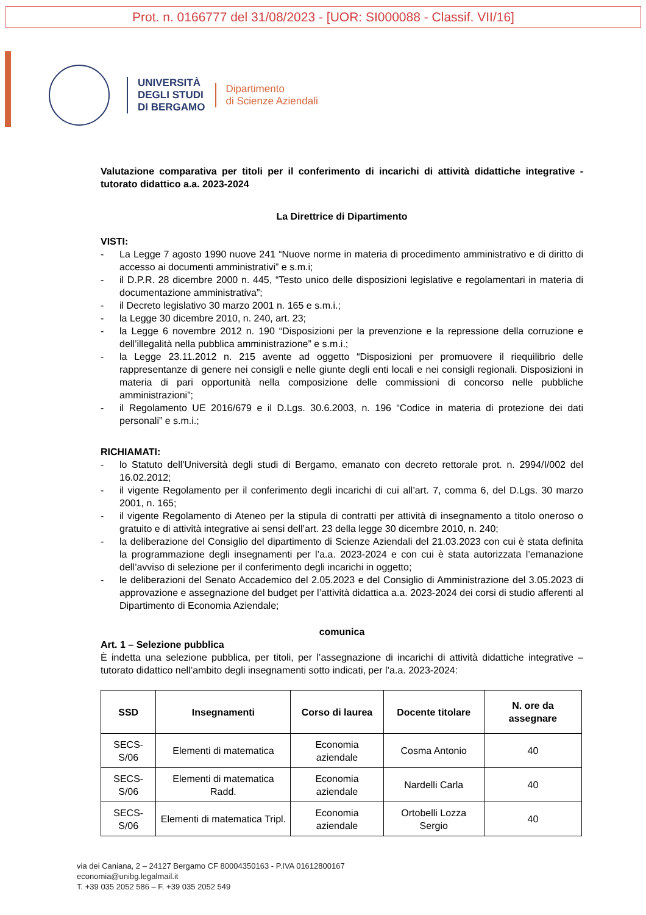Prot. n. 0166777 del 31/08/2023 - [UOR: SI000088 - Classif. VII/16]
UNIVERSITÀ
DEGLI STUDI
DI BERGAMO
Dipartimento
di Scienze Aziendali
Valutazione comparativa per titoli per il conferimento di incarichi di attività didattiche integrative - tutorato didattico a.a. 2023-2024
La Direttrice di Dipartimento
VISTI:
- La Legge 7 agosto 1990 nuove 241 “Nuove norme in materia di procedimento amministrativo e di diritto di accesso ai documenti amministrativi” e s.m.i;
- il D.P.R. 28 dicembre 2000 n. 445, “Testo unico delle disposizioni legislative e regolamentari in materia di documentazione amministrativa”;
- il Decreto legislativo 30 marzo 2001 n. 165 e s.m.i.;
- la Legge 30 dicembre 2010, n. 240, art. 23;
- la Legge 6 novembre 2012 n. 190 “Disposizioni per la prevenzione e la repressione della corruzione e dell’illegalità nella pubblica amministrazione” e s.m.i.;
- la Legge 23.11.2012 n. 215 avente ad oggetto “Disposizioni per promuovere il riequilibrio delle rappresentanze di genere nei consigli e nelle giunte degli enti locali e nei consigli regionali. Disposizioni in materia di pari opportunità nella composizione delle commissioni di concorso nelle pubbliche amministrazioni”;
- il Regolamento UE 2016/679 e il D.Lgs. 30.6.2003, n. 196 “Codice in materia di protezione dei dati personali” e s.m.i.;
RICHIAMATI:
- lo Statuto dell'Università degli studi di Bergamo, emanato con decreto rettorale prot. n. 2994/I/002 del 16.02.2012;
- il vigente Regolamento per il conferimento degli incarichi di cui all’art. 7, comma 6, del D.Lgs. 30 marzo 2001, n. 165;
- il vigente Regolamento di Ateneo per la stipula di contratti per attività di insegnamento a titolo oneroso o gratuito e di attività integrative ai sensi dell’art. 23 della legge 30 dicembre 2010, n. 240;
- la deliberazione del Consiglio del dipartimento di Scienze Aziendali del 21.03.2023 con cui è stata definita la programmazione degli insegnamenti per l’a.a. 2023-2024 e con cui è stata autorizzata l’emanazione dell’avviso di selezione per il conferimento degli incarichi in oggetto;
- le deliberazioni del Senato Accademico del 2.05.2023 e del Consiglio di Amministrazione del 3.05.2023 di approvazione e assegnazione del budget per l’attività didattica a.a. 2023-2024 dei corsi di studio afferenti al Dipartimento di Economia Aziendale;
comunica
Art. 1 – Selezione pubblica
È indetta una selezione pubblica, per titoli, per l’assegnazione di incarichi di attività didattiche integrative – tutorato didattico nell’ambito degli insegnamenti sotto indicati, per l’a.a. 2023-2024:
| SSD | Insegnamenti | Corso di laurea | Docente titolare | N. ore da assegnare |
| --- | --- | --- | --- | --- |
| SECS-S/06 | Elementi di matematica | Economia aziendale | Cosma Antonio | 40 |
| SECS-S/06 | Elementi di matematica Radd. | Economia aziendale | Nardelli Carla | 40 |
| SECS-S/06 | Elementi di matematica Tripl. | Economia aziendale | Ortobelli Lozza Sergio | 40 |
via dei Caniana, 2 – 24127 Bergamo CF 80004350163 - P.IVA 01612800167
economia@unibg.legalmail.it
T. +39 035 2052 586 – F. +39 035 2052 549